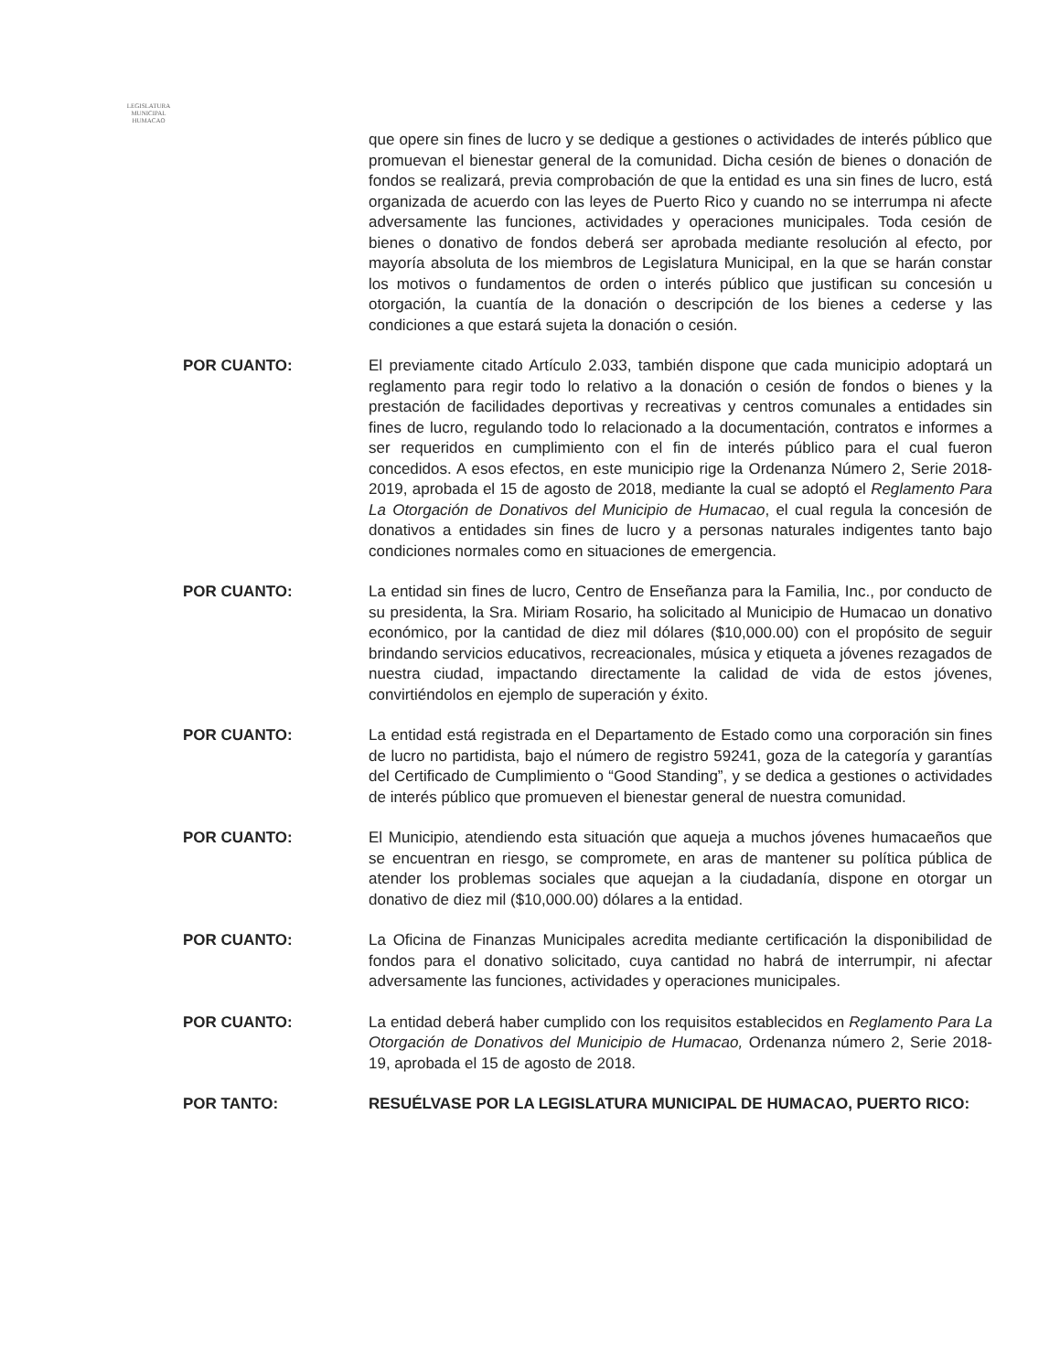LEGISLATURA
MUNICIPAL
HUMACAO
que opere sin fines de lucro y se dedique a gestiones o actividades de interés público que promuevan el bienestar general de la comunidad. Dicha cesión de bienes o donación de fondos se realizará, previa comprobación de que la entidad es una sin fines de lucro, está organizada de acuerdo con las leyes de Puerto Rico y cuando no se interrumpa ni afecte adversamente las funciones, actividades y operaciones municipales. Toda cesión de bienes o donativo de fondos deberá ser aprobada mediante resolución al efecto, por mayoría absoluta de los miembros de Legislatura Municipal, en la que se harán constar los motivos o fundamentos de orden o interés público que justifican su concesión u otorgación, la cuantía de la donación o descripción de los bienes a cederse y las condiciones a que estará sujeta la donación o cesión.
POR CUANTO: El previamente citado Artículo 2.033, también dispone que cada municipio adoptará un reglamento para regir todo lo relativo a la donación o cesión de fondos o bienes y la prestación de facilidades deportivas y recreativas y centros comunales a entidades sin fines de lucro, regulando todo lo relacionado a la documentación, contratos e informes a ser requeridos en cumplimiento con el fin de interés público para el cual fueron concedidos. A esos efectos, en este municipio rige la Ordenanza Número 2, Serie 2018-2019, aprobada el 15 de agosto de 2018, mediante la cual se adoptó el Reglamento Para La Otorgación de Donativos del Municipio de Humacao, el cual regula la concesión de donativos a entidades sin fines de lucro y a personas naturales indigentes tanto bajo condiciones normales como en situaciones de emergencia.
POR CUANTO: La entidad sin fines de lucro, Centro de Enseñanza para la Familia, Inc., por conducto de su presidenta, la Sra. Miriam Rosario, ha solicitado al Municipio de Humacao un donativo económico, por la cantidad de diez mil dólares ($10,000.00) con el propósito de seguir brindando servicios educativos, recreacionales, música y etiqueta a jóvenes rezagados de nuestra ciudad, impactando directamente la calidad de vida de estos jóvenes, convirtiéndolos en ejemplo de superación y éxito.
POR CUANTO: La entidad está registrada en el Departamento de Estado como una corporación sin fines de lucro no partidista, bajo el número de registro 59241, goza de la categoría y garantías del Certificado de Cumplimiento o “Good Standing”, y se dedica a gestiones o actividades de interés público que promueven el bienestar general de nuestra comunidad.
POR CUANTO: El Municipio, atendiendo esta situación que aqueja a muchos jóvenes humacaeños que se encuentran en riesgo, se compromete, en aras de mantener su política pública de atender los problemas sociales que aquejan a la ciudadanía, dispone en otorgar un donativo de diez mil ($10,000.00) dólares a la entidad.
POR CUANTO: La Oficina de Finanzas Municipales acredita mediante certificación la disponibilidad de fondos para el donativo solicitado, cuya cantidad no habrá de interrumpir, ni afectar adversamente las funciones, actividades y operaciones municipales.
POR CUANTO: La entidad deberá haber cumplido con los requisitos establecidos en Reglamento Para La Otorgación de Donativos del Municipio de Humacao, Ordenanza número 2, Serie 2018-19, aprobada el 15 de agosto de 2018.
POR TANTO: RESUÉLVASE POR LA LEGISLATURA MUNICIPAL DE HUMACAO, PUERTO RICO: